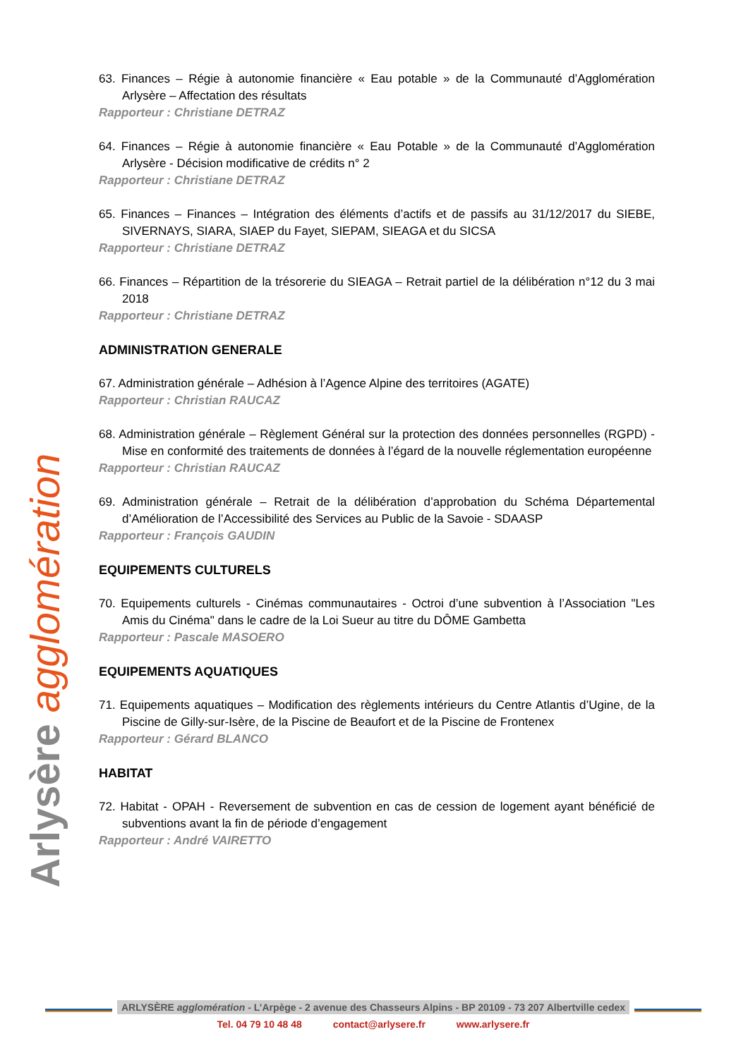Arlysère agglomération
63. Finances – Régie à autonomie financière « Eau potable » de la Communauté d’Agglomération Arlysère – Affectation des résultats
Rapporteur : Christiane DETRAZ
64. Finances – Régie à autonomie financière « Eau Potable » de la Communauté d’Agglomération Arlysère - Décision modificative de crédits n° 2
Rapporteur : Christiane DETRAZ
65. Finances – Finances – Intégration des éléments d’actifs et de passifs au 31/12/2017 du SIEBE, SIVERNAYS, SIARA, SIAEP du Fayet, SIEPAM, SIEAGA et du SICSA
Rapporteur : Christiane DETRAZ
66. Finances – Répartition de la trésorerie du SIEAGA – Retrait partiel de la délibération n°12 du 3 mai 2018
Rapporteur : Christiane DETRAZ
ADMINISTRATION GENERALE
67. Administration générale – Adhésion à l’Agence Alpine des territoires (AGATE)
Rapporteur : Christian RAUCAZ
68. Administration générale – Règlement Général sur la protection des données personnelles (RGPD) - Mise en conformité des traitements de données à l’égard de la nouvelle réglementation européenne
Rapporteur : Christian RAUCAZ
69. Administration générale – Retrait de la délibération d’approbation du Schéma Départemental d’Amélioration de l’Accessibilité des Services au Public de la Savoie - SDAASP
Rapporteur : François GAUDIN
EQUIPEMENTS CULTURELS
70. Equipements culturels - Cinémas communautaires - Octroi d’une subvention à l’Association "Les Amis du Cinéma" dans le cadre de la Loi Sueur au titre du DÔME Gambetta
Rapporteur : Pascale MASOERO
EQUIPEMENTS AQUATIQUES
71. Equipements aquatiques – Modification des règlements intérieurs du Centre Atlantis d’Ugine, de la Piscine de Gilly-sur-Isère, de la Piscine de Beaufort et de la Piscine de Frontenex
Rapporteur : Gérard BLANCO
HABITAT
72. Habitat - OPAH - Reversement de subvention en cas de cession de logement ayant bénéficié de subventions avant la fin de période d’engagement
Rapporteur : André VAIRETTO
ARLYSÈRE agglomération - L’Arpège - 2 avenue des Chasseurs Alpins - BP 20109 - 73 207 Albertville cedex
Tel. 04 79 10 48 48 contact@arlysere.fr www.arlysere.fr